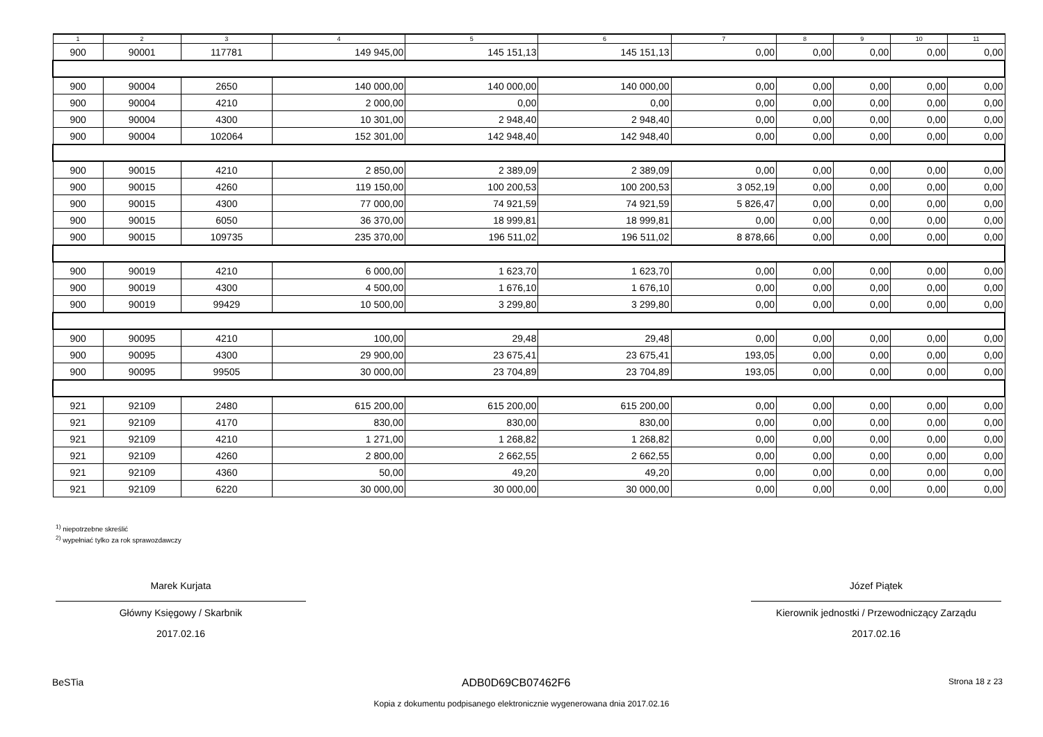| 1 | 2 | 3 | 4 | 5 | 6 | 7 | 8 | 9 | 10 | 11 |
| --- | --- | --- | --- | --- | --- | --- | --- | --- | --- | --- |
| 900 | 90001 | 117781 | 149 945,00 | 145 151,13 | 145 151,13 | 0,00 | 0,00 | 0,00 | 0,00 | 0,00 |
| 900 | 90004 | 2650 | 140 000,00 | 140 000,00 | 140 000,00 | 0,00 | 0,00 | 0,00 | 0,00 | 0,00 |
| 900 | 90004 | 4210 | 2 000,00 | 0,00 | 0,00 | 0,00 | 0,00 | 0,00 | 0,00 | 0,00 |
| 900 | 90004 | 4300 | 10 301,00 | 2 948,40 | 2 948,40 | 0,00 | 0,00 | 0,00 | 0,00 | 0,00 |
| 900 | 90004 | 102064 | 152 301,00 | 142 948,40 | 142 948,40 | 0,00 | 0,00 | 0,00 | 0,00 | 0,00 |
| 900 | 90015 | 4210 | 2 850,00 | 2 389,09 | 2 389,09 | 0,00 | 0,00 | 0,00 | 0,00 | 0,00 |
| 900 | 90015 | 4260 | 119 150,00 | 100 200,53 | 100 200,53 | 3 052,19 | 0,00 | 0,00 | 0,00 | 0,00 |
| 900 | 90015 | 4300 | 77 000,00 | 74 921,59 | 74 921,59 | 5 826,47 | 0,00 | 0,00 | 0,00 | 0,00 |
| 900 | 90015 | 6050 | 36 370,00 | 18 999,81 | 18 999,81 | 0,00 | 0,00 | 0,00 | 0,00 | 0,00 |
| 900 | 90015 | 109735 | 235 370,00 | 196 511,02 | 196 511,02 | 8 878,66 | 0,00 | 0,00 | 0,00 | 0,00 |
| 900 | 90019 | 4210 | 6 000,00 | 1 623,70 | 1 623,70 | 0,00 | 0,00 | 0,00 | 0,00 | 0,00 |
| 900 | 90019 | 4300 | 4 500,00 | 1 676,10 | 1 676,10 | 0,00 | 0,00 | 0,00 | 0,00 | 0,00 |
| 900 | 90019 | 99429 | 10 500,00 | 3 299,80 | 3 299,80 | 0,00 | 0,00 | 0,00 | 0,00 | 0,00 |
| 900 | 90095 | 4210 | 100,00 | 29,48 | 29,48 | 0,00 | 0,00 | 0,00 | 0,00 | 0,00 |
| 900 | 90095 | 4300 | 29 900,00 | 23 675,41 | 23 675,41 | 193,05 | 0,00 | 0,00 | 0,00 | 0,00 |
| 900 | 90095 | 99505 | 30 000,00 | 23 704,89 | 23 704,89 | 193,05 | 0,00 | 0,00 | 0,00 | 0,00 |
| 921 | 92109 | 2480 | 615 200,00 | 615 200,00 | 615 200,00 | 0,00 | 0,00 | 0,00 | 0,00 | 0,00 |
| 921 | 92109 | 4170 | 830,00 | 830,00 | 830,00 | 0,00 | 0,00 | 0,00 | 0,00 | 0,00 |
| 921 | 92109 | 4210 | 1 271,00 | 1 268,82 | 1 268,82 | 0,00 | 0,00 | 0,00 | 0,00 | 0,00 |
| 921 | 92109 | 4260 | 2 800,00 | 2 662,55 | 2 662,55 | 0,00 | 0,00 | 0,00 | 0,00 | 0,00 |
| 921 | 92109 | 4360 | 50,00 | 49,20 | 49,20 | 0,00 | 0,00 | 0,00 | 0,00 | 0,00 |
| 921 | 92109 | 6220 | 30 000,00 | 30 000,00 | 30 000,00 | 0,00 | 0,00 | 0,00 | 0,00 | 0,00 |
<sup>1)</sup> niepotrzebne skreślić
<sup>2)</sup> wypełniać tylko za rok sprawozdawczy
Marek Kurjata
Główny Księgowy / Skarbnik
2017.02.16
Józef Piątek
Kierownik jednostki / Przewodniczący Zarządu
2017.02.16
BeSTia ADB0D69CB07462F6 Strona 18 z 23
Kopia z dokumentu podpisanego elektronicznie wygenerowana dnia 2017.02.16